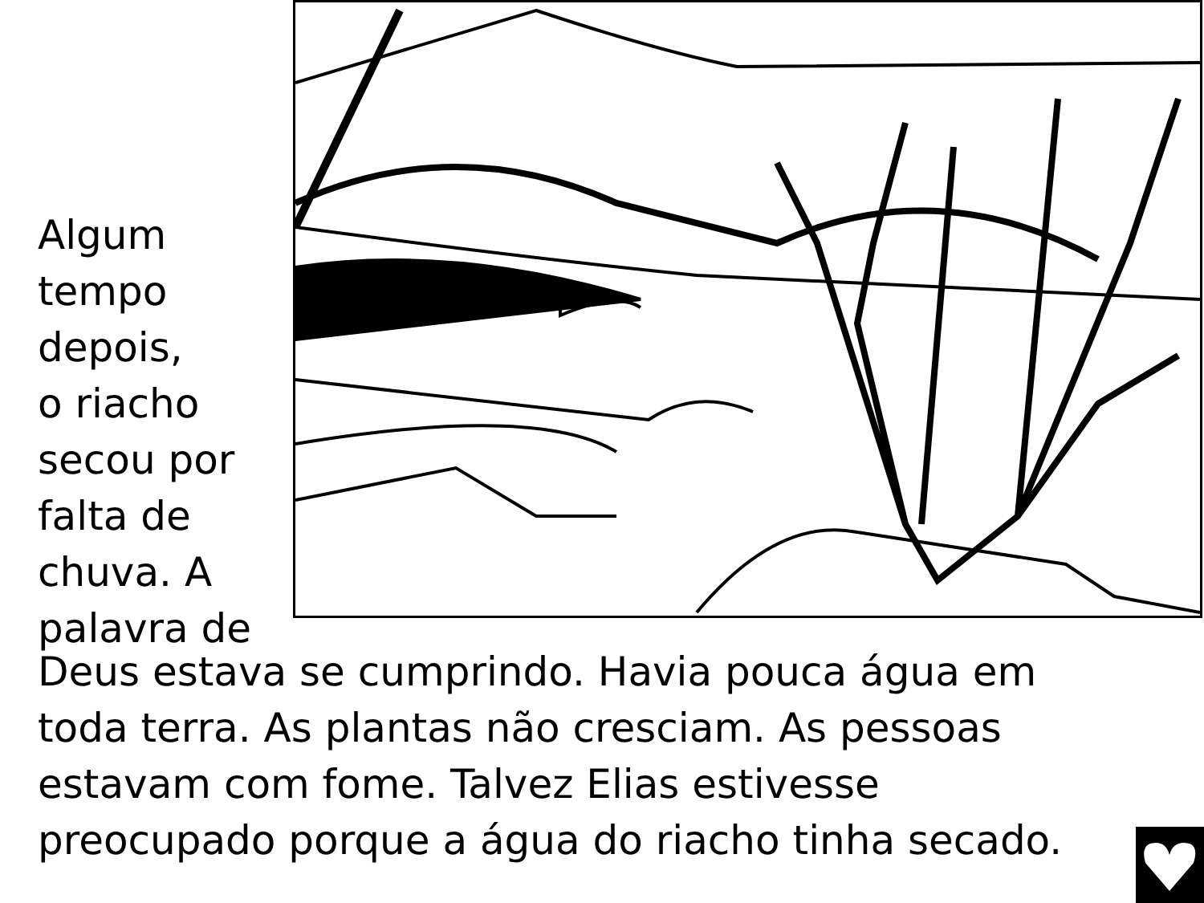Algum
tempo
depois,
o riacho
secou por
falta de
chuva. A
palavra de
Deus estava se cumprindo. Havia pouca água em
toda terra. As plantas não cresciam. As pessoas
estavam com fome. Talvez Elias estivesse
preocupado porque a água do riacho tinha secado.